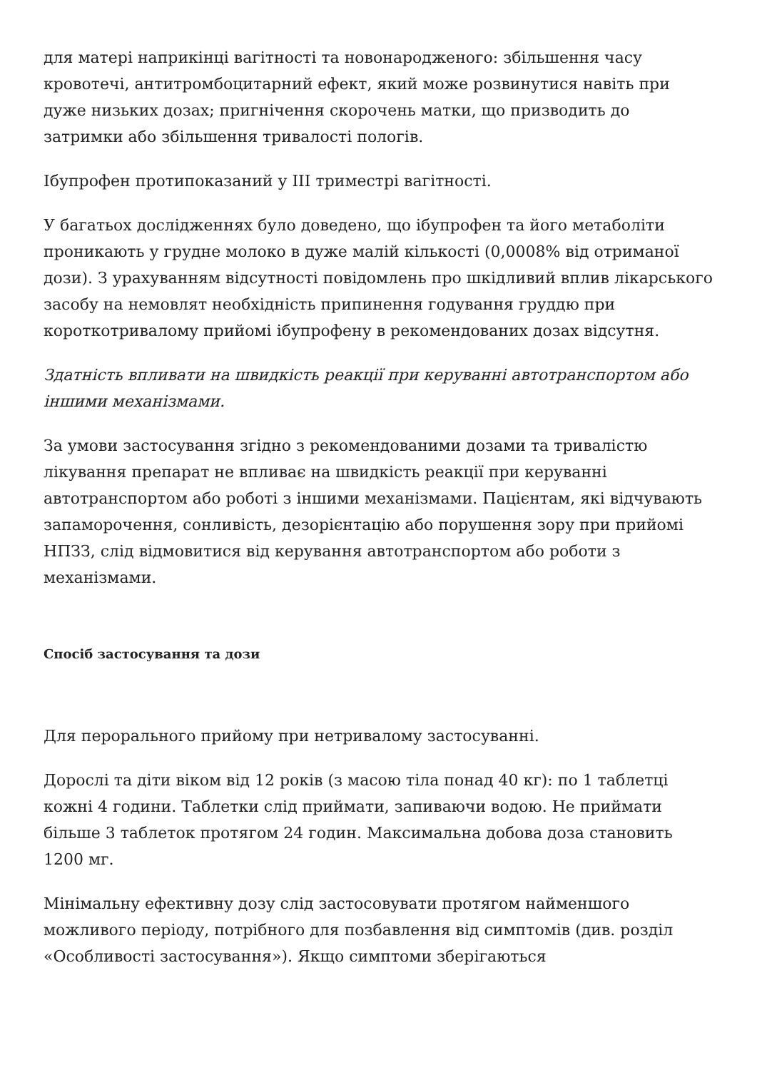для матері наприкінці вагітності та новонародженого: збільшення часу кровотечі, антитромбоцитарний ефект, який може розвинутися навіть при дуже низьких дозах; пригнічення скорочень матки, що призводить до затримки або збільшення тривалості пологів.
Ібупрофен протипоказаний у III триместрі вагітності.
У багатьох дослідженнях було доведено, що ібупрофен та його метаболіти проникають у грудне молоко в дуже малій кількості (0,0008% від отриманої дози). З урахуванням відсутності повідомлень про шкідливий вплив лікарського засобу на немовлят необхідність припинення годування груддю при короткотривалому прийомі ібупрофену в рекомендованих дозах відсутня.
Здатність впливати на швидкість реакції при керуванні автотранспортом або іншими механізмами.
За умови застосування згідно з рекомендованими дозами та тривалістю лікування препарат не впливає на швидкість реакції при керуванні автотранспортом або роботі з іншими механізмами. Пацієнтам, які відчувають запаморочення, сонливість, дезорієнтацію або порушення зору при прийомі НПЗЗ, слід відмовитися від керування автотранспортом або роботи з механізмами.
Спосіб застосування та дози
Для перорального прийому при нетривалому застосуванні.
Дорослі та діти віком від 12 років (з масою тіла понад 40 кг): по 1 таблетці кожні 4 години. Таблетки слід приймати, запиваючи водою. Не приймати більше 3 таблеток протягом 24 годин. Максимальна добова доза становить 1200 мг.
Мінімальну ефективну дозу слід застосовувати протягом найменшого можливого періоду, потрібного для позбавлення від симптомів (див. розділ «Особливості застосування»). Якщо симптоми зберігаються